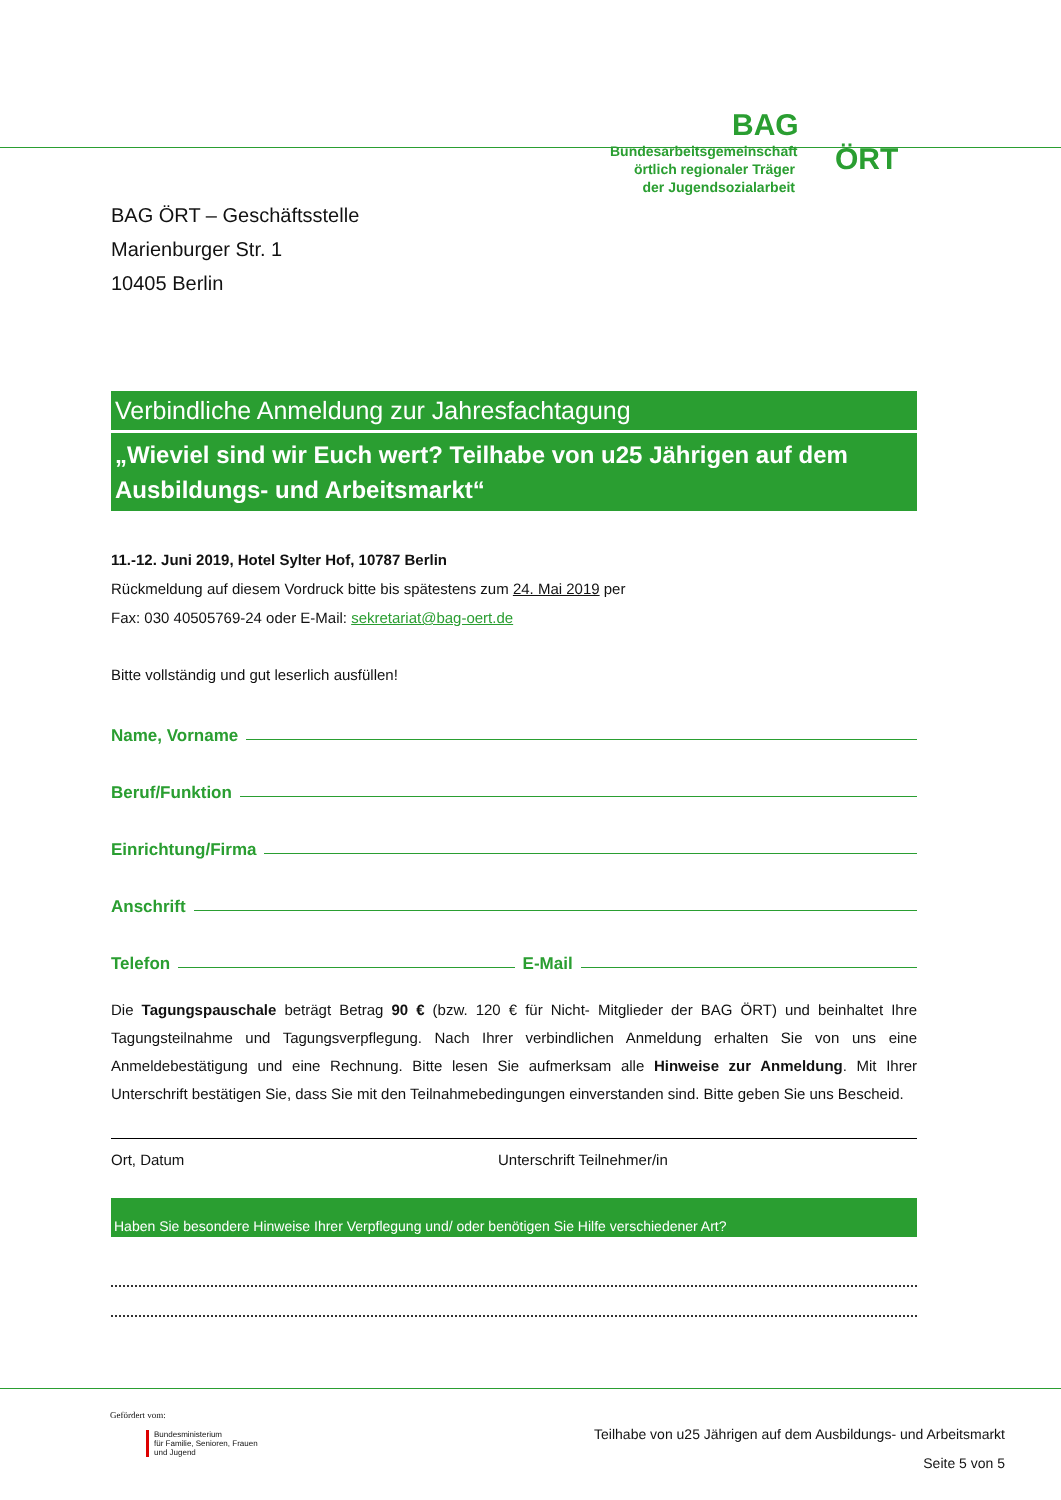BAG
Bundesarbeitsgemeinschaft örtlich regionaler Träger der Jugendsozialarbeit
ÖRT
BAG ÖRT – Geschäftsstelle
Marienburger Str. 1
10405 Berlin
Verbindliche Anmeldung zur Jahresfachtagung
„Wieviel sind wir Euch wert? Teilhabe von u25 Jährigen auf dem Ausbildungs- und Arbeitsmarkt“
11.-12. Juni 2019, Hotel Sylter Hof, 10787 Berlin
Rückmeldung auf diesem Vordruck bitte bis spätestens zum 24. Mai 2019 per
Fax: 030 40505769-24 oder E-Mail: sekretariat@bag-oert.de
Bitte vollständig und gut leserlich ausfüllen!
Name, Vorname
Beruf/Funktion
Einrichtung/Firma
Anschrift
Telefon E-Mail
Die Tagungspauschale beträgt Betrag 90 € (bzw. 120 € für Nicht- Mitglieder der BAG ÖRT) und beinhaltet Ihre Tagungsteilnahme und Tagungsverpflegung. Nach Ihrer verbindlichen Anmeldung erhalten Sie von uns eine Anmeldebestätigung und eine Rechnung. Bitte lesen Sie aufmerksam alle Hinweise zur Anmeldung. Mit Ihrer Unterschrift bestätigen Sie, dass Sie mit den Teilnahmebedingungen einverstanden sind. Bitte geben Sie uns Bescheid.
Ort, Datum Unterschrift Teilnehmer/in
Haben Sie besondere Hinweise Ihrer Verpflegung und/ oder benötigen Sie Hilfe verschiedener Art?
Gefördert vom:
Bundesministerium
für Familie, Senioren, Frauen
und Jugend
Teilhabe von u25 Jährigen auf dem Ausbildungs- und Arbeitsmarkt
Seite 5 von 5